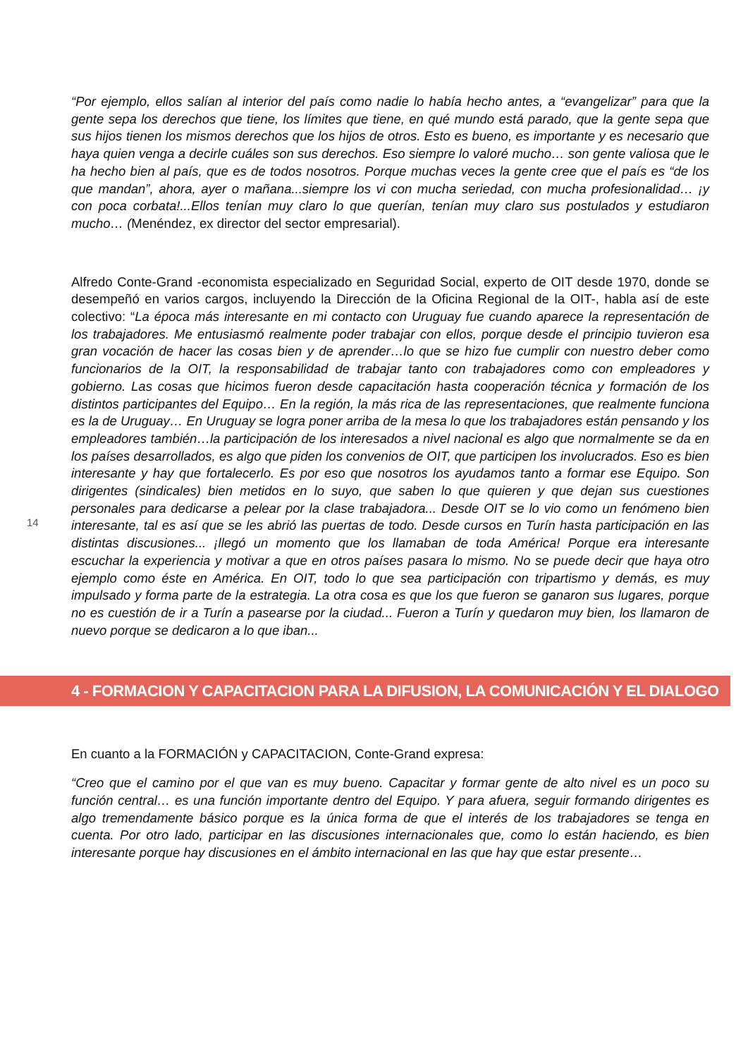“Por ejemplo, ellos salían al interior del país como nadie lo había hecho antes, a “evangelizar” para que la gente sepa los derechos que tiene, los límites que tiene, en qué mundo está parado, que la gente sepa que sus hijos tienen los mismos derechos que los hijos de otros. Esto es bueno, es importante y es necesario que haya quien venga a decirle cuáles son sus derechos. Eso siempre lo valoré mucho… son gente valiosa que le ha hecho bien al país, que es de todos nosotros. Porque muchas veces la gente cree que el país es “de los que mandan”, ahora, ayer o mañana...siempre los vi con mucha seriedad, con mucha profesionalidad… ¡y con poca corbata!...Ellos tenían muy claro lo que querían, tenían muy claro sus postulados y estudiaron mucho… (Menéndez, ex director del sector empresarial).
Alfredo Conte-Grand -economista especializado en Seguridad Social, experto de OIT desde 1970, donde se desempeñó en varios cargos, incluyendo la Dirección de la Oficina Regional de la OIT-, habla así de este colectivo: “La época más interesante en mi contacto con Uruguay fue cuando aparece la representación de los trabajadores. Me entusiasmó realmente poder trabajar con ellos, porque desde el principio tuvieron esa gran vocación de hacer las cosas bien y de aprender…lo que se hizo fue cumplir con nuestro deber como funcionarios de la OIT, la responsabilidad de trabajar tanto con trabajadores como con empleadores y gobierno. Las cosas que hicimos fueron desde capacitación hasta cooperación técnica y formación de los distintos participantes del Equipo… En la región, la más rica de las representaciones, que realmente funciona es la de Uruguay… En Uruguay se logra poner arriba de la mesa lo que los trabajadores están pensando y los empleadores también…la participación de los interesados a nivel nacional es algo que normalmente se da en los países desarrollados, es algo que piden los convenios de OIT, que participen los involucrados. Eso es bien interesante y hay que fortalecerlo. Es por eso que nosotros los ayudamos tanto a formar ese Equipo. Son dirigentes (sindicales) bien metidos en lo suyo, que saben lo que quieren y que dejan sus cuestiones personales para dedicarse a pelear por la clase trabajadora... Desde OIT se lo vio como un fenómeno bien interesante, tal es así que se les abrió las puertas de todo. Desde cursos en Turín hasta participación en las distintas discusiones... ¡llegó un momento que los llamaban de toda América! Porque era interesante escuchar la experiencia y motivar a que en otros países pasara lo mismo. No se puede decir que haya otro ejemplo como éste en América. En OIT, todo lo que sea participación con tripartismo y demás, es muy impulsado y forma parte de la estrategia. La otra cosa es que los que fueron se ganaron sus lugares, porque no es cuestión de ir a Turín a pasearse por la ciudad... Fueron a Turín y quedaron muy bien, los llamaron de nuevo porque se dedicaron a lo que iban...
14
4 - FORMACION Y CAPACITACION PARA LA DIFUSION, LA COMUNICACIÓN Y EL DIALOGO
En cuanto a la FORMACIÓN y CAPACITACION, Conte-Grand expresa:
“Creo que el camino por el que van es muy bueno. Capacitar y formar gente de alto nivel es un poco su función central… es una función importante dentro del Equipo. Y para afuera, seguir formando dirigentes es algo tremendamente básico porque es la única forma de que el interés de los trabajadores se tenga en cuenta. Por otro lado, participar en las discusiones internacionales que, como lo están haciendo, es bien interesante porque hay discusiones en el ámbito internacional en las que hay que estar presente…